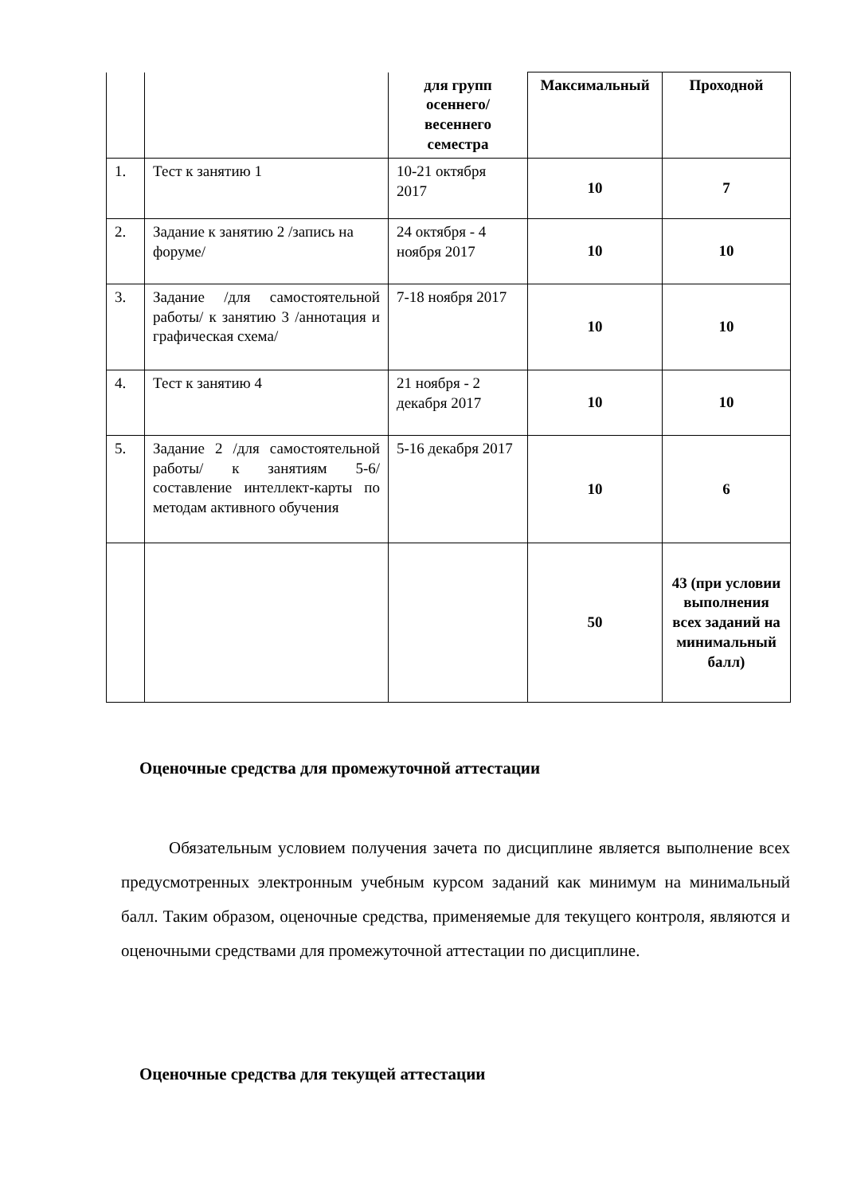| | | для групп осеннего/ весеннего семестра | Максимальный | Проходной |
| 1. | Тест к занятию 1 | 10-21 октября 2017 | 10 | 7 |
| 2. | Задание к занятию 2 /запись на форуме/ | 24 октября - 4 ноября 2017 | 10 | 10 |
| 3. | Задание /для самостоятельной работы/ к занятию 3 /аннотация и графическая схема/ | 7-18 ноября 2017 | 10 | 10 |
| 4. | Тест к занятию 4 | 21 ноября - 2 декабря 2017 | 10 | 10 |
| 5. | Задание 2 /для самостоятельной работы/ к занятиям 5-6/ составление интеллект-карты по методам активного обучения | 5-16 декабря 2017 | 10 | 6 |
| | | | 50 | 43 (при условии выполнения всех заданий на минимальный балл) |
Оценочные средства для промежуточной аттестации
Обязательным условием получения зачета по дисциплине является выполнение всех предусмотренных электронным учебным курсом заданий как минимум на минимальный балл. Таким образом, оценочные средства, применяемые для текущего контроля, являются и оценочными средствами для промежуточной аттестации по дисциплине.
Оценочные средства для текущей аттестации